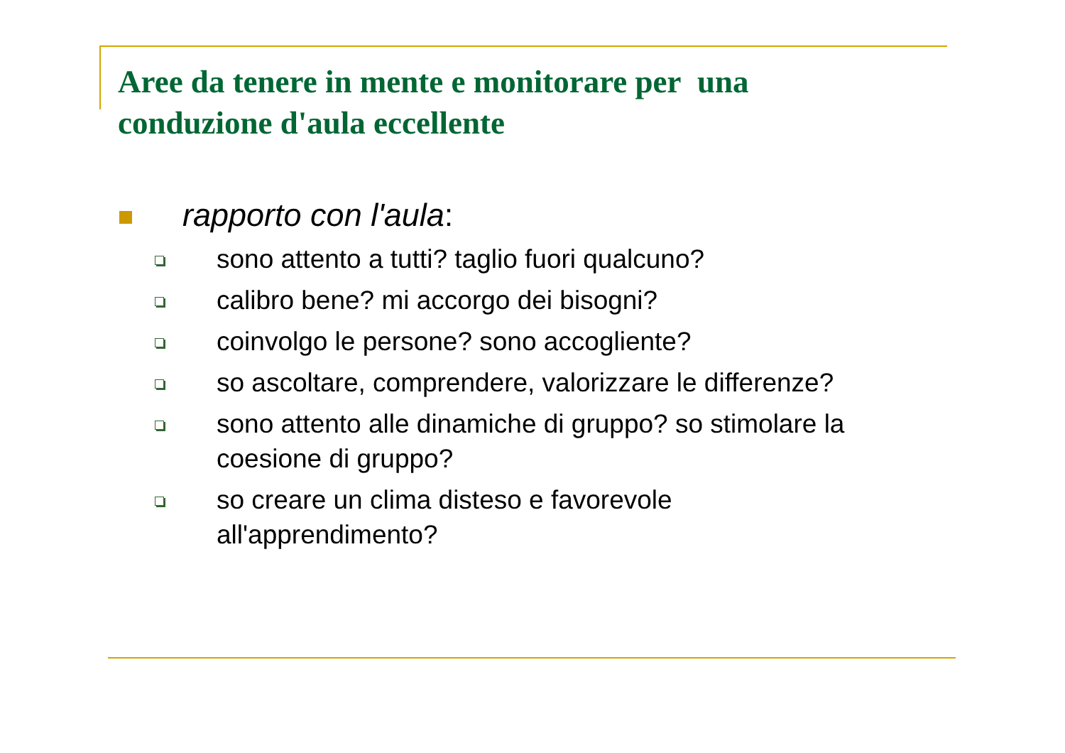Aree da tenere in mente e monitorare per una conduzione d'aula eccellente
rapporto con l'aula:
sono attento a tutti? taglio fuori qualcuno?
calibro bene? mi accorgo dei bisogni?
coinvolgo le persone? sono accogliente?
so ascoltare, comprendere, valorizzare le differenze?
sono attento alle dinamiche di gruppo? so stimolare la coesione di gruppo?
so creare un clima disteso e favorevole
all'apprendimento?